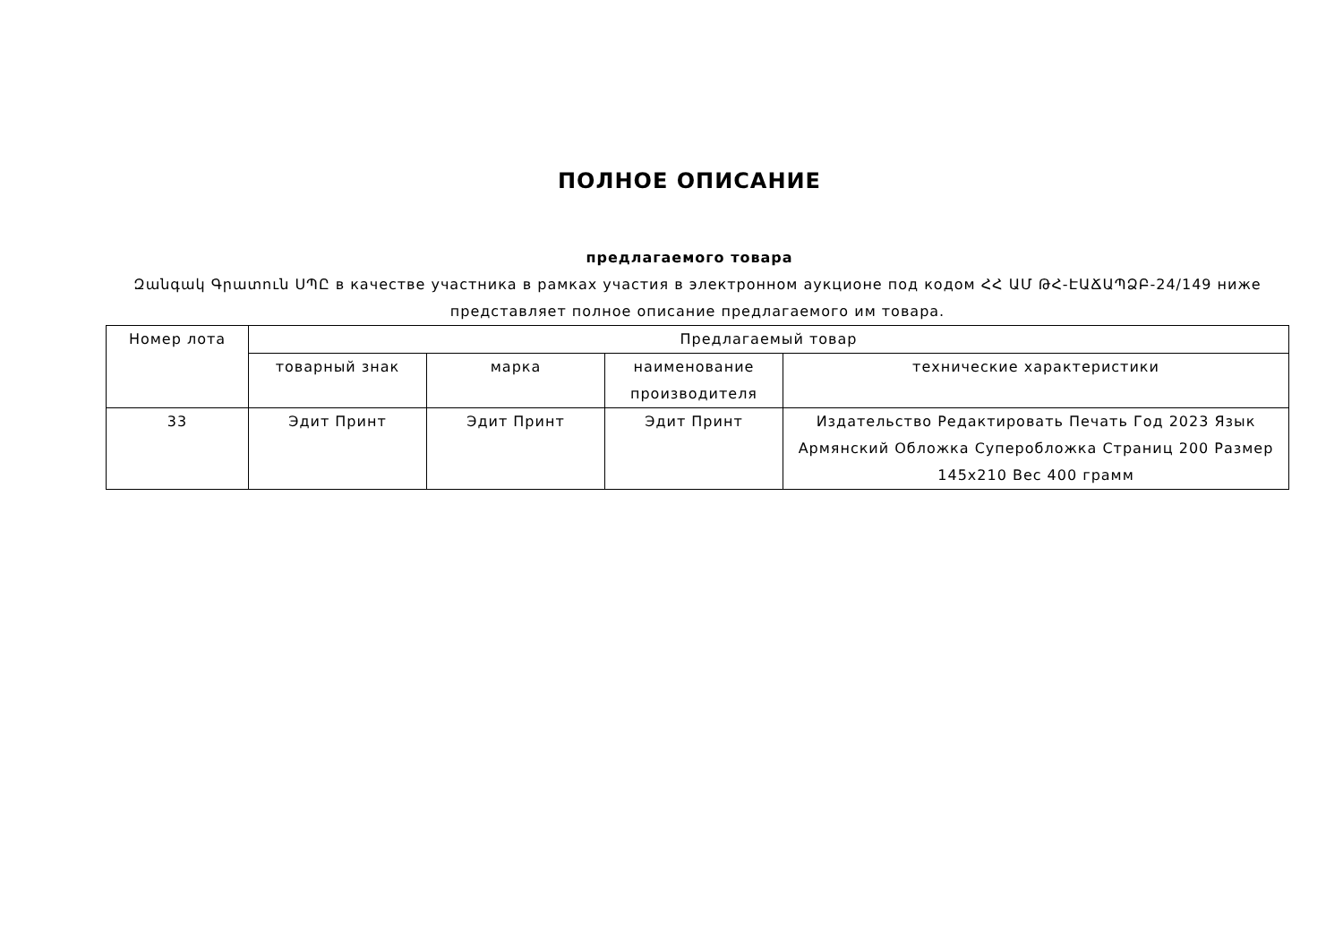ПОЛНОЕ ОПИСАНИЕ
предлагаемого товара
Զանգակ Գրատուն ՍՊԸ в качестве участника в рамках участия в электронном аукционе под кодом ՀՀ ԱՄ ԹՀ-ԷԱՃԱՊՁԲ-24/149 ниже представляет полное описание предлагаемого им товара.
| Номер лота | Предлагаемый товар | | | |
| --- | --- | --- | --- | --- |
| | товарный знак | марка | наименование производителя | технические характеристики |
| 33 | Эдит Принт | Эдит Принт | Эдит Принт | Издательство Редактировать Печать Год 2023 Язык Армянский Обложка Суперобложка Страниц 200 Размер 145x210 Вес 400 грамм |